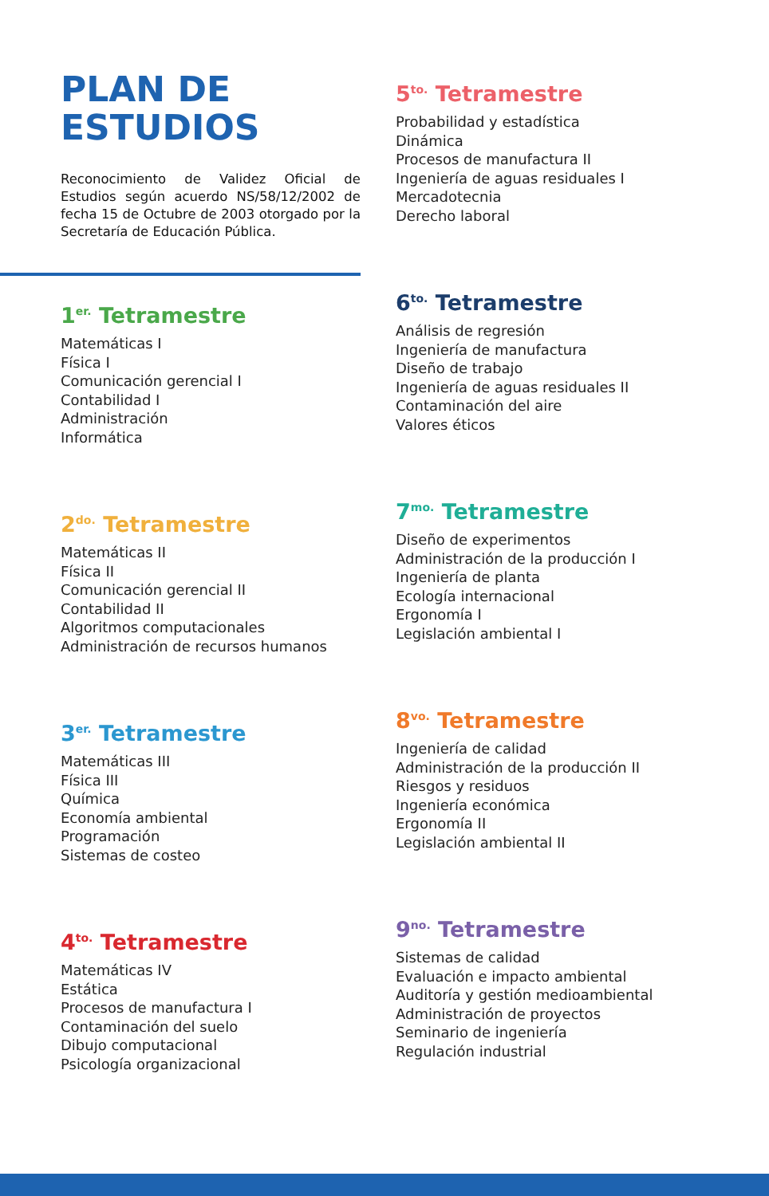PLAN DE
ESTUDIOS
Reconocimiento de Validez Oficial de Estudios según acuerdo NS/58/12/2002 de fecha 15 de Octubre de 2003 otorgado por la Secretaría de Educación Pública.
1<sup>er.</sup> Tetramestre
Matemáticas I
Física I
Comunicación gerencial I
Contabilidad I
Administración
Informática
2<sup>do.</sup> Tetramestre
Matemáticas II
Física II
Comunicación gerencial II
Contabilidad II
Algoritmos computacionales
Administración de recursos humanos
3<sup>er.</sup> Tetramestre
Matemáticas III
Física III
Química
Economía ambiental
Programación
Sistemas de costeo
4<sup>to.</sup> Tetramestre
Matemáticas IV
Estática
Procesos de manufactura I
Contaminación del suelo
Dibujo computacional
Psicología organizacional
5<sup>to.</sup> Tetramestre
Probabilidad y estadística
Dinámica
Procesos de manufactura II
Ingeniería de aguas residuales I
Mercadotecnia
Derecho laboral
6<sup>to.</sup> Tetramestre
Análisis de regresión
Ingeniería de manufactura
Diseño de trabajo
Ingeniería de aguas residuales II
Contaminación del aire
Valores éticos
7<sup>mo.</sup> Tetramestre
Diseño de experimentos
Administración de la producción I
Ingeniería de planta
Ecología internacional
Ergonomía I
Legislación ambiental I
8<sup>vo.</sup> Tetramestre
Ingeniería de calidad
Administración de la producción II
Riesgos y residuos
Ingeniería económica
Ergonomía II
Legislación ambiental II
9<sup>no.</sup> Tetramestre
Sistemas de calidad
Evaluación e impacto ambiental
Auditoría y gestión medioambiental
Administración de proyectos
Seminario de ingeniería
Regulación industrial